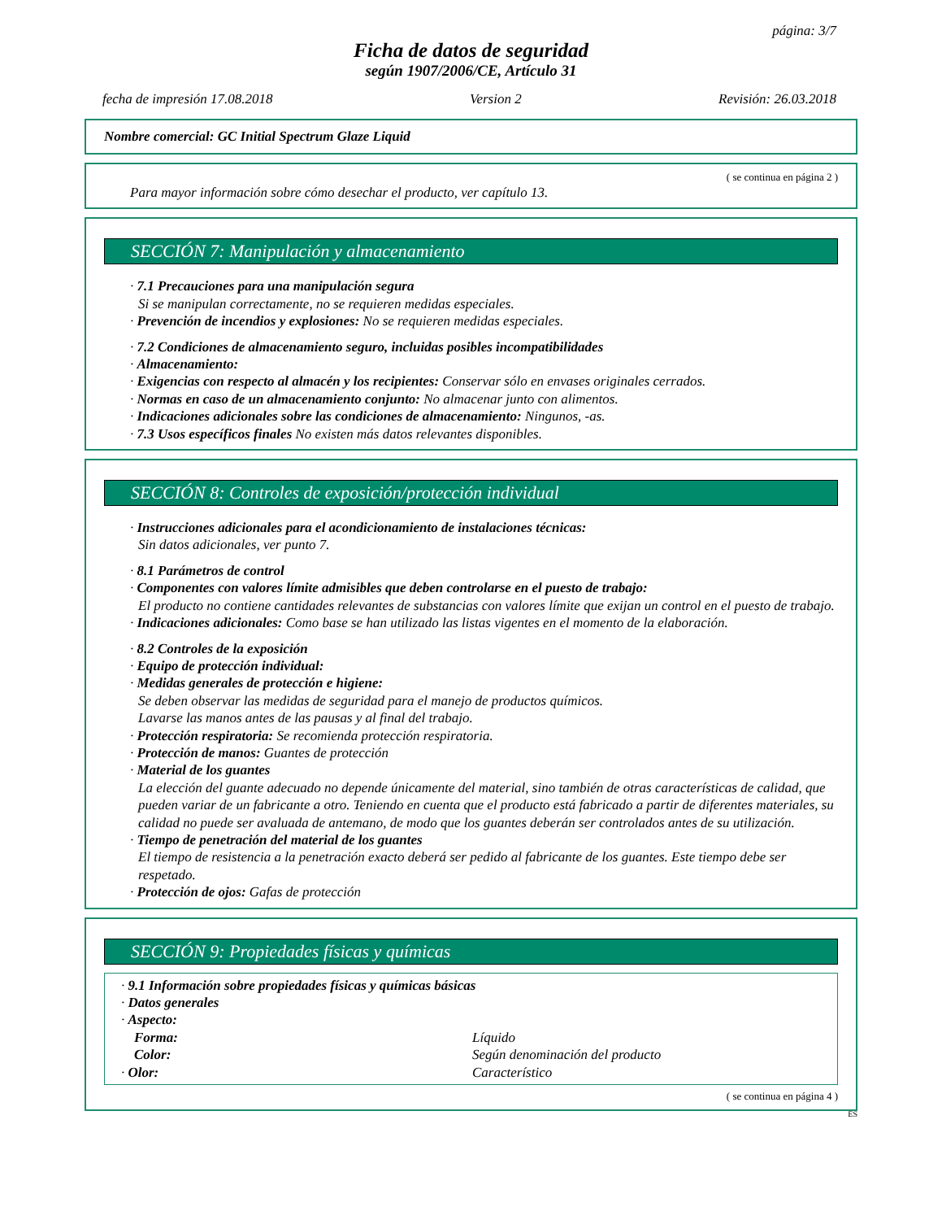página: 3/7
Ficha de datos de seguridad
según 1907/2006/CE, Artículo 31
fecha de impresión 17.08.2018 Version 2 Revisión: 26.03.2018
Nombre comercial: GC Initial Spectrum Glaze Liquid
( se continua en página 2 )
Para mayor información sobre cómo desechar el producto, ver capítulo 13.
SECCIÓN 7: Manipulación y almacenamiento
· 7.1 Precauciones para una manipulación segura
Si se manipulan correctamente, no se requieren medidas especiales.
· Prevención de incendios y explosiones: No se requieren medidas especiales.
· 7.2 Condiciones de almacenamiento seguro, incluidas posibles incompatibilidades
· Almacenamiento:
· Exigencias con respecto al almacén y los recipientes: Conservar sólo en envases originales cerrados.
· Normas en caso de un almacenamiento conjunto: No almacenar junto con alimentos.
· Indicaciones adicionales sobre las condiciones de almacenamiento: Ningunos, -as.
· 7.3 Usos específicos finales No existen más datos relevantes disponibles.
SECCIÓN 8: Controles de exposición/protección individual
· Instrucciones adicionales para el acondicionamiento de instalaciones técnicas:
Sin datos adicionales, ver punto 7.
· 8.1 Parámetros de control
· Componentes con valores límite admisibles que deben controlarse en el puesto de trabajo:
El producto no contiene cantidades relevantes de substancias con valores límite que exijan un control en el puesto de trabajo.
· Indicaciones adicionales: Como base se han utilizado las listas vigentes en el momento de la elaboración.
· 8.2 Controles de la exposición
· Equipo de protección individual:
· Medidas generales de protección e higiene:
Se deben observar las medidas de seguridad para el manejo de productos químicos.
Lavarse las manos antes de las pausas y al final del trabajo.
· Protección respiratoria: Se recomienda protección respiratoria.
· Protección de manos: Guantes de protección
· Material de los guantes
La elección del guante adecuado no depende únicamente del material, sino también de otras características de calidad, que pueden variar de un fabricante a otro. Teniendo en cuenta que el producto está fabricado a partir de diferentes materiales, su calidad no puede ser avaluada de antemano, de modo que los guantes deberán ser controlados antes de su utilización.
· Tiempo de penetración del material de los guantes
El tiempo de resistencia a la penetración exacto deberá ser pedido al fabricante de los guantes. Este tiempo debe ser respetado.
· Protección de ojos: Gafas de protección
SECCIÓN 9: Propiedades físicas y químicas
· 9.1 Información sobre propiedades físicas y químicas básicas
· Datos generales
· Aspecto:
Forma: Líquido
Color: Según denominación del producto
· Olor: Característico
( se continua en página 4 )
ES